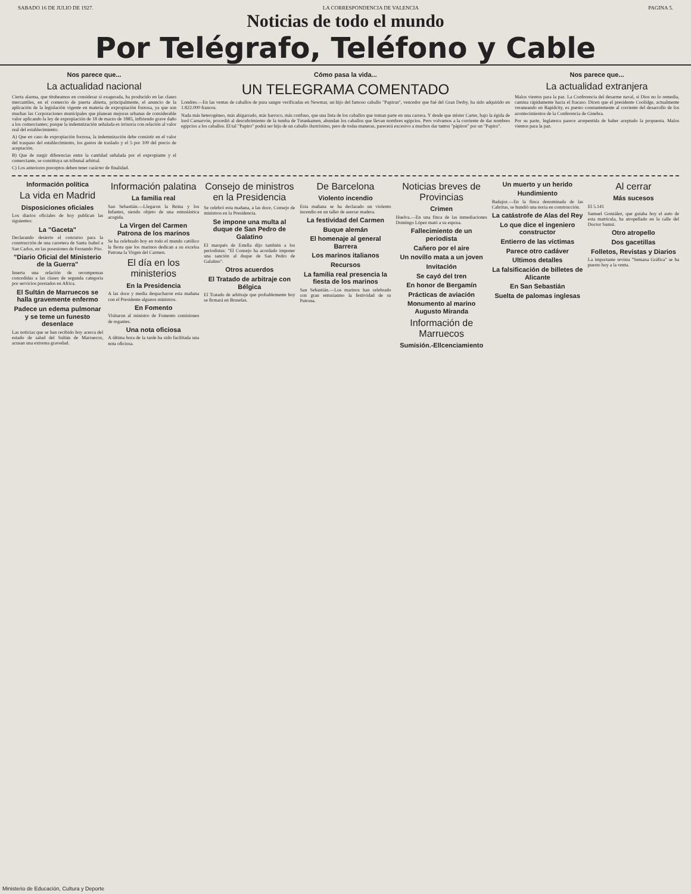SABADO 16 DE JULIO DE 1927. LA CORRESPONDENCIA DE VALENCIA PAGINA 5.
Noticias de todo el mundo
Por Telégrafo, Teléfono y Cable
Nos parece que...
La actualidad nacional
Cierta alarma, que titubeamos en considerar si exagerada, ha producido en las clases mercantiles, en el comercio de puerta abierta, principalmente, el anuncio de la aplicación de la legislación vigente en materia de expropiación forzosa, ya que son muchas las Corporaciones municipales que planean mejoras urbanas de considerable valor aplicando la ley de expropiación de 18 de marzo de 1885, infiriendo grave daño a los comerciantes; porque la indemnización señalada es irrisoria con relación al valor real del establecimiento.
A) Que en caso de expropiación forzosa, la indemnización debe consistir en el valor del traspaso del establecimiento, los gastos de traslado y el 5 por 100 del precio de aceptación.
B) Que de surgir diferencias entre la cantidad señalada por el expropiante y el comerciante, se constituya un tribunal arbitral.
C) Los anteriores preceptos deben tener carácter de finalidad.
Cómo pasa la vida...
UN TELEGRAMA COMENTADO
Londres.—En las ventas de caballos de pura sangre verificadas en Newmar, un hijo del famoso caballo "Papirus", vencedor que fué del Gran Derby, ha sido adquirido en 1.822.000 francos.
Nada más heterogéneo, más abigarrado, más barroco, más confuso, que una lista de los caballos que toman parte en una carrera. Y desde que míster Carter, bajo la égida de lord Carnarvón, procedió al descubrimiento de la tumba de Tutankamen, abundan los caballos que llevan nombres egipcios. Pero volvamos a la corriente de dar nombres egipcios a los caballos. El tal "Papiro" podrá ser hijo de un caballo ilustrísimo, pero de todas maneras, parecerá excesivo a muchos dar tantos "pápiros" por un "Papiro".
Nos parece que...
La actualidad extranjera
Malos vientos para la paz. La Conferencia del desarme naval, si Dios no lo remedia, camina rápidamente hacia el fracaso. Dicen que el presidente Coolidge, actualmente veraneando en Rapidcity, es puesto constantemente al corriente del desarrollo de los acontecimientos de la Conferencia de Ginebra.
Por su parte, Inglaterra parece arrepentida de haber aceptado la propuesta. Malos vientos para la paz.
Información política
La vida en Madrid
Disposiciones oficiales
Los diarios oficiales de hoy publican las siguientes:
La "Gaceta"
Declarando desierto el concurso para la construcción de una carretera de Santa Isabel a San Carlos, en las posesiones de Fernando Póo.
"Diario Oficial del Ministerio de la Guerra"
Inserta una relación de recompensas concedidas a las clases de segunda categoría por servicios prestados en Africa.
El Sultán de Marruecos se halla gravemente enfermo
Padece un edema pulmonar y se teme un funesto desenlace
Las noticias que se han recibido hoy acerca del estado de salud del Sultán de Marruecos, acusan una extrema gravedad.
Información palatina
La familia real
San Sebastián.—Llegaron la Reina y los Infantes, siendo objeto de una entusiástica acogida.
La Virgen del Carmen Patrona de los marinos
Se ha celebrado hoy en todo el mundo católico la fiesta que los marinos dedican a su excelsa Patrona la Virgen del Carmen.
El día en los ministerios
En la Presidencia
A las doce y media despacharon esta mañana con el Presidente algunos ministros.
En Fomento
Visitaron al ministro de Fomento comisiones de regantes.
Una nota oficiosa
A última hora de la tarde ha sido facilitada una nota oficiosa.
Consejo de ministros en la Presidencia
Se celebró esta mañana, a las doce, Consejo de ministros en la Presidencia.
Se impone una multa al duque de San Pedro de Galatino
El marqués de Estella dijo también a los periodistas: "El Consejo ha acordado imponer una sanción al duque de San Pedro de Galatino".
Otros acuerdos
El Tratado de arbitraje con Bélgica
El Tratado de arbitraje que probablemente hoy se firmará en Bruselas.
De Barcelona
Violento incendio
Esta mañana se ha declarado un violento incendio en un taller de aserrar madera.
La festividad del Carmen
Buque alemán
El homenaje al general Barrera
Los marinos italianos
Recursos
La familia real presencia la fiesta de los marinos
San Sebastián.—Los marinos han celebrado con gran entusiasmo la festividad de su Patrona.
Noticias breves de Provincias
Crimen
Huelva.—En una finca de las inmediaciones Domingo López mató a su esposa.
Fallecimiento de un periodista
Cañero por el aire
Un novillo mata a un joven
Invitación
Se cayó del tren
En honor de Bergamín
Prácticas de aviación
Monumento al marino Augusto Miranda
Información de Marruecos
Sumisión.-Ellcenciamiento
Un muerto y un herido
Hundimiento
Badajoz.—En la finca denominada de las Cabritas, se hundió una noria en construcción.
La catástrofe de Alas del Rey
Lo que dice el ingeniero constructor
Entierro de las víctimas
Parece otro cadáver
Ultimos detalles
La falsificación de billetes de Alicante
En San Sebastián
Suelta de palomas inglesas
Al cerrar
Más sucesos
El 5.141
Samuel González, que guiaba hoy el auto de esta matrícula, ha atropellado en la calle del Doctor Sumsi.
Otro atropello
Dos gacetillas
Folletos, Revistas y Diarios
La importante revista "Semana Gráfica" se ha puesto hoy a la venta.
Ministerio de Educación, Cultura y Deporte